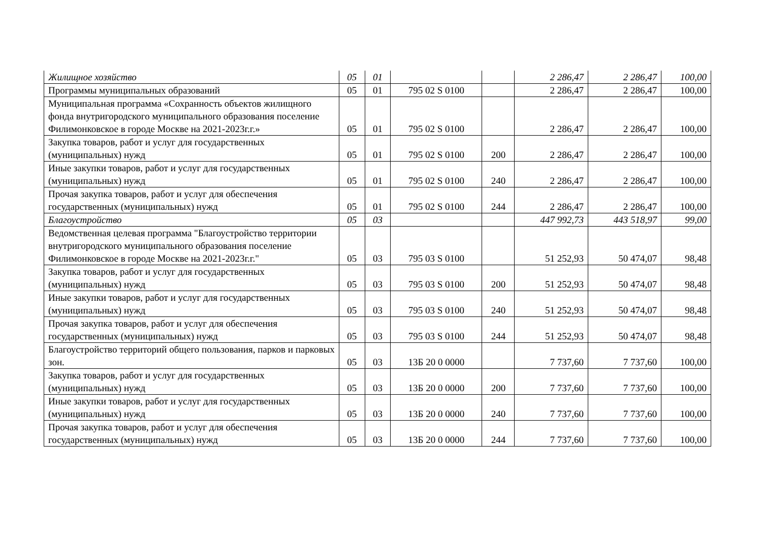| Жилищное хозяйство | 05 | 01 | | | 2 286,47 | 2 286,47 | 100,00 |
| Программы муниципальных образований | 05 | 01 | 795 02 S 0100 | | 2 286,47 | 2 286,47 | 100,00 |
| Муниципальная программа «Сохранность объектов жилищного фонда внутригородского муниципального образования поселение Филимонковское в городе Москве на 2021-2023г.г.» | 05 | 01 | 795 02 S 0100 | | 2 286,47 | 2 286,47 | 100,00 |
| Закупка товаров, работ и услуг для государственных (муниципальных) нужд | 05 | 01 | 795 02 S 0100 | 200 | 2 286,47 | 2 286,47 | 100,00 |
| Иные закупки товаров, работ и услуг для государственных (муниципальных) нужд | 05 | 01 | 795 02 S 0100 | 240 | 2 286,47 | 2 286,47 | 100,00 |
| Прочая закупка товаров, работ и услуг для обеспечения государственных (муниципальных) нужд | 05 | 01 | 795 02 S 0100 | 244 | 2 286,47 | 2 286,47 | 100,00 |
| Благоустройство | 05 | 03 | | | 447 992,73 | 443 518,97 | 99,00 |
| Ведомственная целевая программа "Благоустройство территории внутригородского муниципального образования поселение Филимонковское в городе Москве на 2021-2023г.г." | 05 | 03 | 795 03 S 0100 | | 51 252,93 | 50 474,07 | 98,48 |
| Закупка товаров, работ и услуг для государственных (муниципальных) нужд | 05 | 03 | 795 03 S 0100 | 200 | 51 252,93 | 50 474,07 | 98,48 |
| Иные закупки товаров, работ и услуг для государственных (муниципальных) нужд | 05 | 03 | 795 03 S 0100 | 240 | 51 252,93 | 50 474,07 | 98,48 |
| Прочая закупка товаров, работ и услуг для обеспечения государственных (муниципальных) нужд | 05 | 03 | 795 03 S 0100 | 244 | 51 252,93 | 50 474,07 | 98,48 |
| Благоустройство территорий общего пользования, парков и парковых зон. | 05 | 03 | 13Б 20 0 0000 | | 7 737,60 | 7 737,60 | 100,00 |
| Закупка товаров, работ и услуг для государственных (муниципальных) нужд | 05 | 03 | 13Б 20 0 0000 | 200 | 7 737,60 | 7 737,60 | 100,00 |
| Иные закупки товаров, работ и услуг для государственных (муниципальных) нужд | 05 | 03 | 13Б 20 0 0000 | 240 | 7 737,60 | 7 737,60 | 100,00 |
| Прочая закупка товаров, работ и услуг для обеспечения государственных (муниципальных) нужд | 05 | 03 | 13Б 20 0 0000 | 244 | 7 737,60 | 7 737,60 | 100,00 |